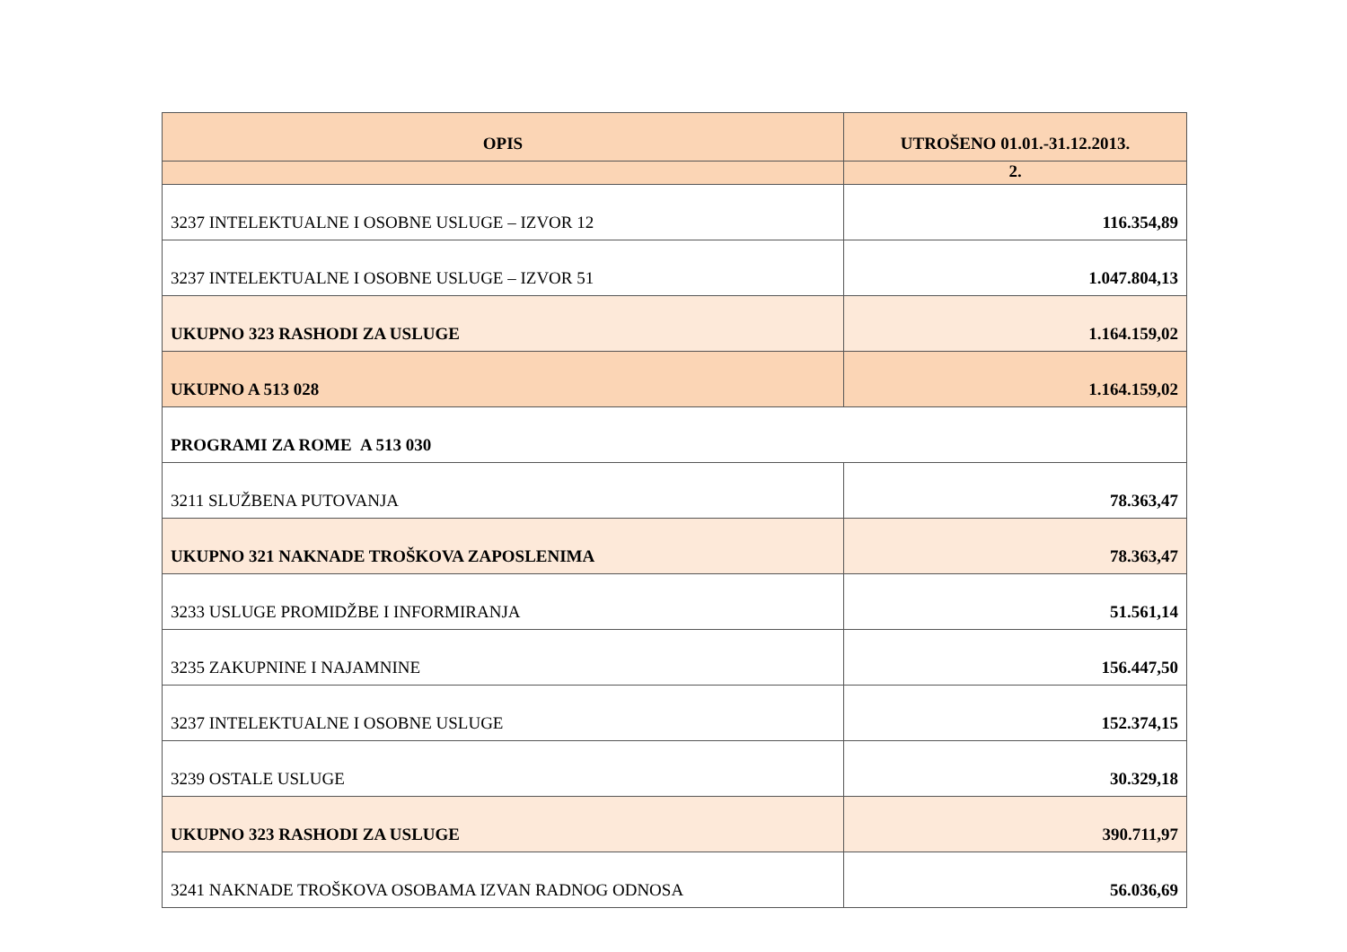| OPIS | UTROŠENO 01.01.-31.12.2013. |
| --- | --- |
| | 2. |
| 3237 INTELEKTUALNE I OSOBNE USLUGE – IZVOR 12 | 116.354,89 |
| 3237 INTELEKTUALNE I OSOBNE USLUGE – IZVOR 51 | 1.047.804,13 |
| UKUPNO 323 RASHODI ZA USLUGE | 1.164.159,02 |
| UKUPNO A 513 028 | 1.164.159,02 |
| PROGRAMI ZA ROME A 513 030 | |
| 3211 SLUŽBENA PUTOVANJA | 78.363,47 |
| UKUPNO 321 NAKNADE TROŠKOVA ZAPOSLENIMA | 78.363,47 |
| 3233 USLUGE PROMIDŽBE I INFORMIRANJA | 51.561,14 |
| 3235 ZAKUPNINE I NAJAMNINE | 156.447,50 |
| 3237 INTELEKTUALNE I OSOBNE USLUGE | 152.374,15 |
| 3239 OSTALE USLUGE | 30.329,18 |
| UKUPNO 323 RASHODI ZA USLUGE | 390.711,97 |
| 3241 NAKNADE TROŠKOVA OSOBAMA IZVAN RADNOG ODNOSA | 56.036,69 |